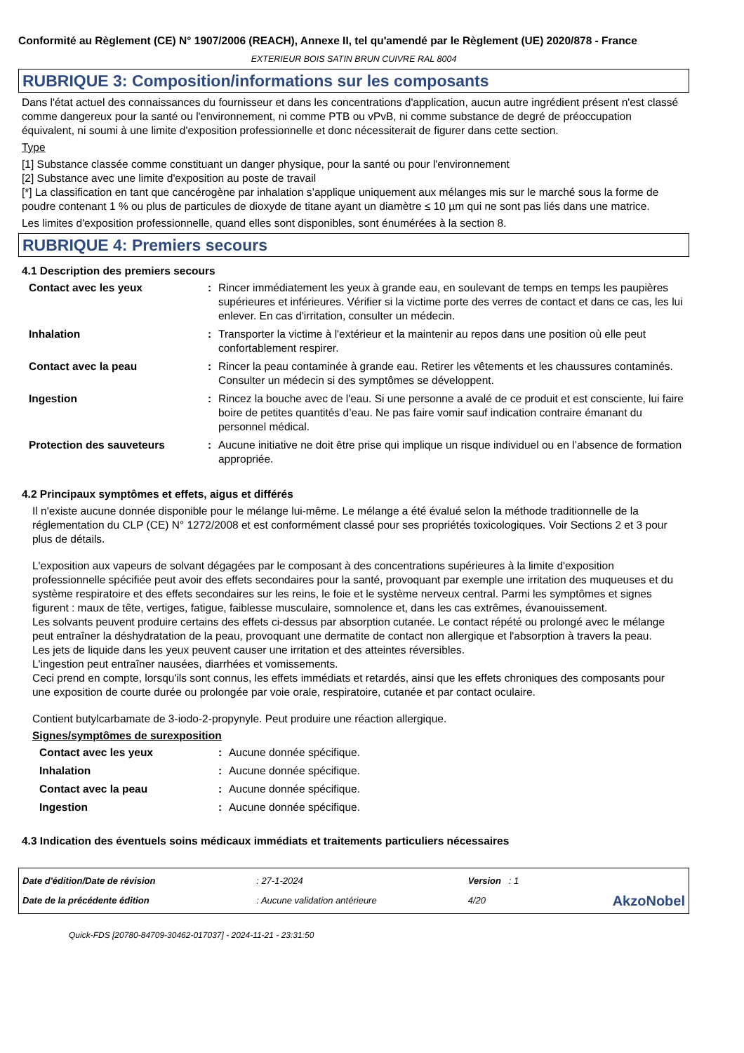Conformité au Règlement (CE) N° 1907/2006 (REACH), Annexe II, tel qu'amendé par le Règlement (UE) 2020/878 - France
EXTERIEUR BOIS SATIN BRUN CUIVRE RAL 8004
RUBRIQUE 3: Composition/informations sur les composants
Dans l'état actuel des connaissances du fournisseur et dans les concentrations d'application, aucun autre ingrédient présent n'est classé comme dangereux pour la santé ou l'environnement, ni comme PTB ou vPvB, ni comme substance de degré de préoccupation équivalent, ni soumi à une limite d'exposition professionnelle et donc nécessiterait de figurer dans cette section.
Type
[1] Substance classée comme constituant un danger physique, pour la santé ou pour l'environnement
[2] Substance avec une limite d'exposition au poste de travail
[*] La classification en tant que cancérogène par inhalation s’applique uniquement aux mélanges mis sur le marché sous la forme de poudre contenant 1 % ou plus de particules de dioxyde de titane ayant un diamètre ≤ 10 µm qui ne sont pas liés dans une matrice.
Les limites d'exposition professionnelle, quand elles sont disponibles, sont énumérées à la section 8.
RUBRIQUE 4: Premiers secours
4.1 Description des premiers secours
| Contact avec les yeux | : | Rincer immédiatement les yeux à grande eau, en soulevant de temps en temps les paupières supérieures et inférieures. Vérifier si la victime porte des verres de contact et dans ce cas, les lui enlever. En cas d'irritation, consulter un médecin. |
| Inhalation | : | Transporter la victime à l'extérieur et la maintenir au repos dans une position où elle peut confortablement respirer. |
| Contact avec la peau | : | Rincer la peau contaminée à grande eau. Retirer les vêtements et les chaussures contaminés. Consulter un médecin si des symptômes se développent. |
| Ingestion | : | Rincez la bouche avec de l'eau. Si une personne a avalé de ce produit et est consciente, lui faire boire de petites quantités d’eau. Ne pas faire vomir sauf indication contraire émanant du personnel médical. |
| Protection des sauveteurs | : | Aucune initiative ne doit être prise qui implique un risque individuel ou en l’absence de formation appropriée. |
4.2 Principaux symptômes et effets, aigus et différés
Il n'existe aucune donnée disponible pour le mélange lui-même. Le mélange a été évalué selon la méthode traditionnelle de la réglementation du CLP (CE) N° 1272/2008 et est conformément classé pour ses propriétés toxicologiques. Voir Sections 2 et 3 pour plus de détails.
L'exposition aux vapeurs de solvant dégagées par le composant à des concentrations supérieures à la limite d'exposition professionnelle spécifiée peut avoir des effets secondaires pour la santé, provoquant par exemple une irritation des muqueuses et du système respiratoire et des effets secondaires sur les reins, le foie et le système nerveux central. Parmi les symptômes et signes figurent : maux de tête, vertiges, fatigue, faiblesse musculaire, somnolence et, dans les cas extrêmes, évanouissement.
Les solvants peuvent produire certains des effets ci-dessus par absorption cutanée. Le contact répété ou prolongé avec le mélange peut entraîner la déshydratation de la peau, provoquant une dermatite de contact non allergique et l'absorption à travers la peau.
Les jets de liquide dans les yeux peuvent causer une irritation et des atteintes réversibles.
L'ingestion peut entraîner nausées, diarrhées et vomissements.
Ceci prend en compte, lorsqu'ils sont connus, les effets immédiats et retardés, ainsi que les effets chroniques des composants pour une exposition de courte durée ou prolongée par voie orale, respiratoire, cutanée et par contact oculaire.
Contient butylcarbamate de 3-iodo-2-propynyle. Peut produire une réaction allergique.
Signes/symptômes de surexposition
| Contact avec les yeux | : | Aucune donnée spécifique. |
| Inhalation | : | Aucune donnée spécifique. |
| Contact avec la peau | : | Aucune donnée spécifique. |
| Ingestion | : | Aucune donnée spécifique. |
4.3 Indication des éventuels soins médicaux immédiats et traitements particuliers nécessaires
| Date d'édition/Date de révision | : 27-1-2024 | Version : 1 | |
| Date de la précédente édition | : Aucune validation antérieure | 4/20 | AkzoNobel |
Quick-FDS [20780-84709-30462-017037] - 2024-11-21 - 23:31:50